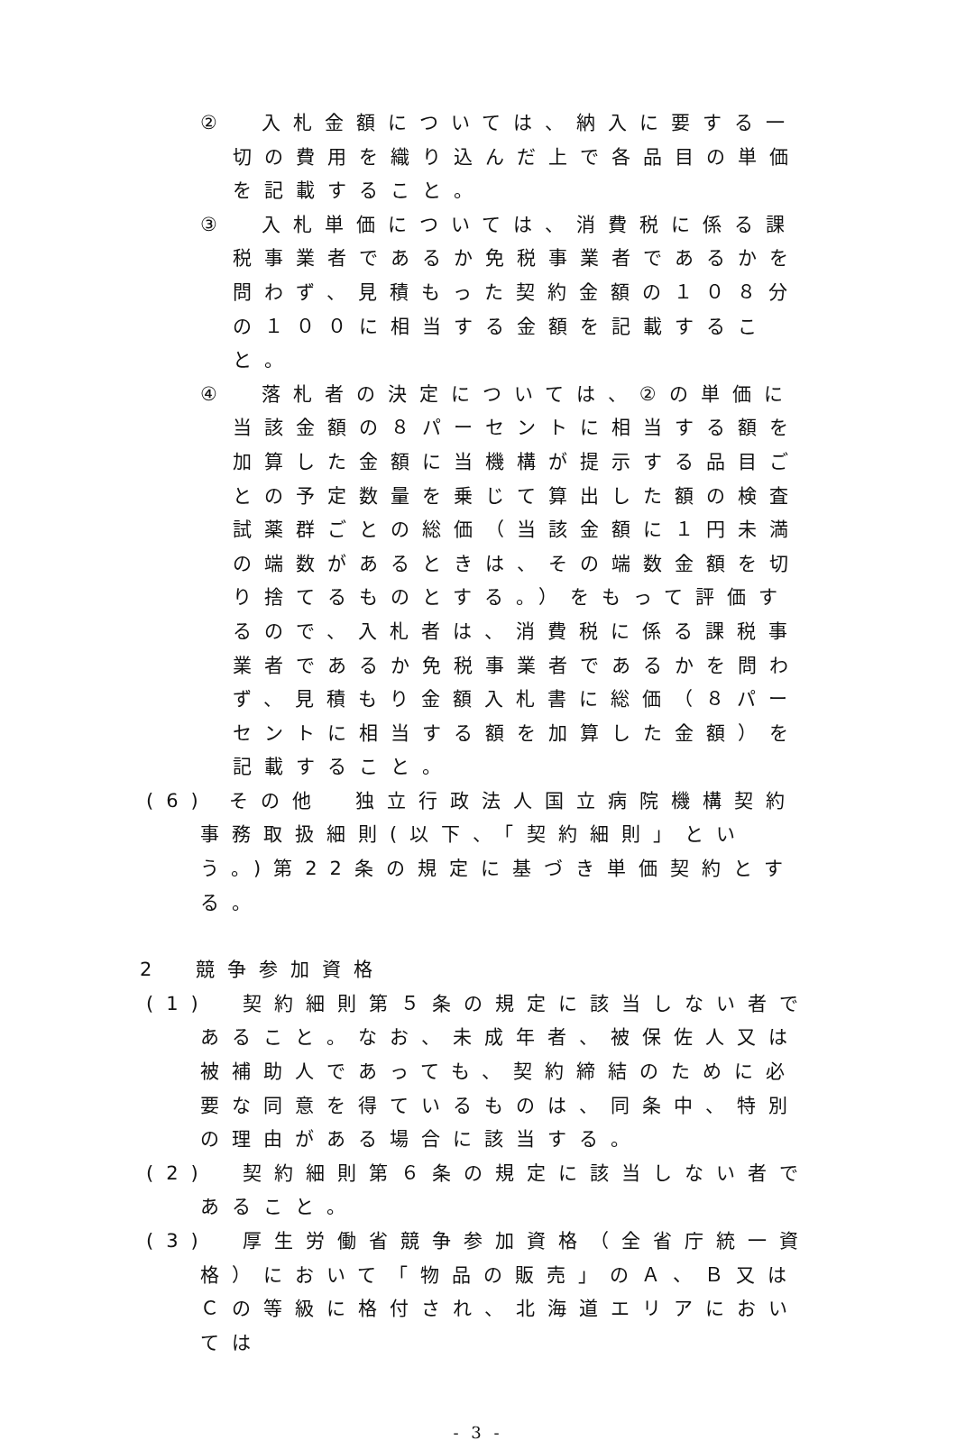②　入札金額については、納入に要する一切の費用を織り込んだ上で各品目の単価を記載すること。
③　入札単価については、消費税に係る課税事業者であるか免税事業者であるかを問わず、見積もった契約金額の１０８分の１００に相当する金額を記載すること。
④　落札者の決定については、②の単価に当該金額の８パーセントに相当する額を加算した金額に当機構が提示する品目ごとの予定数量を乗じて算出した額の検査試薬群ごとの総価（当該金額に１円未満の端数があるときは、その端数金額を切り捨てるものとする。）をもって評価するので、入札者は、消費税に係る課税事業者であるか免税事業者であるかを問わず、見積もり金額入札書に総価（８パーセントに相当する額を加算した金額）を記載すること。
(6) その他　独立行政法人国立病院機構契約事務取扱細則(以下、「契約細則」という。)第22条の規定に基づき単価契約とする。
2　競争参加資格
(1)　契約細則第５条の規定に該当しない者であること。なお、未成年者、被保佐人又は被補助人であっても、契約締結のために必要な同意を得ているものは、同条中、特別の理由がある場合に該当する。
(2)　契約細則第６条の規定に該当しない者であること。
(3)　厚生労働省競争参加資格（全省庁統一資格）において「物品の販売」のＡ、Ｂ又はＣの等級に格付され、北海道エリアにおいては
- 3 -